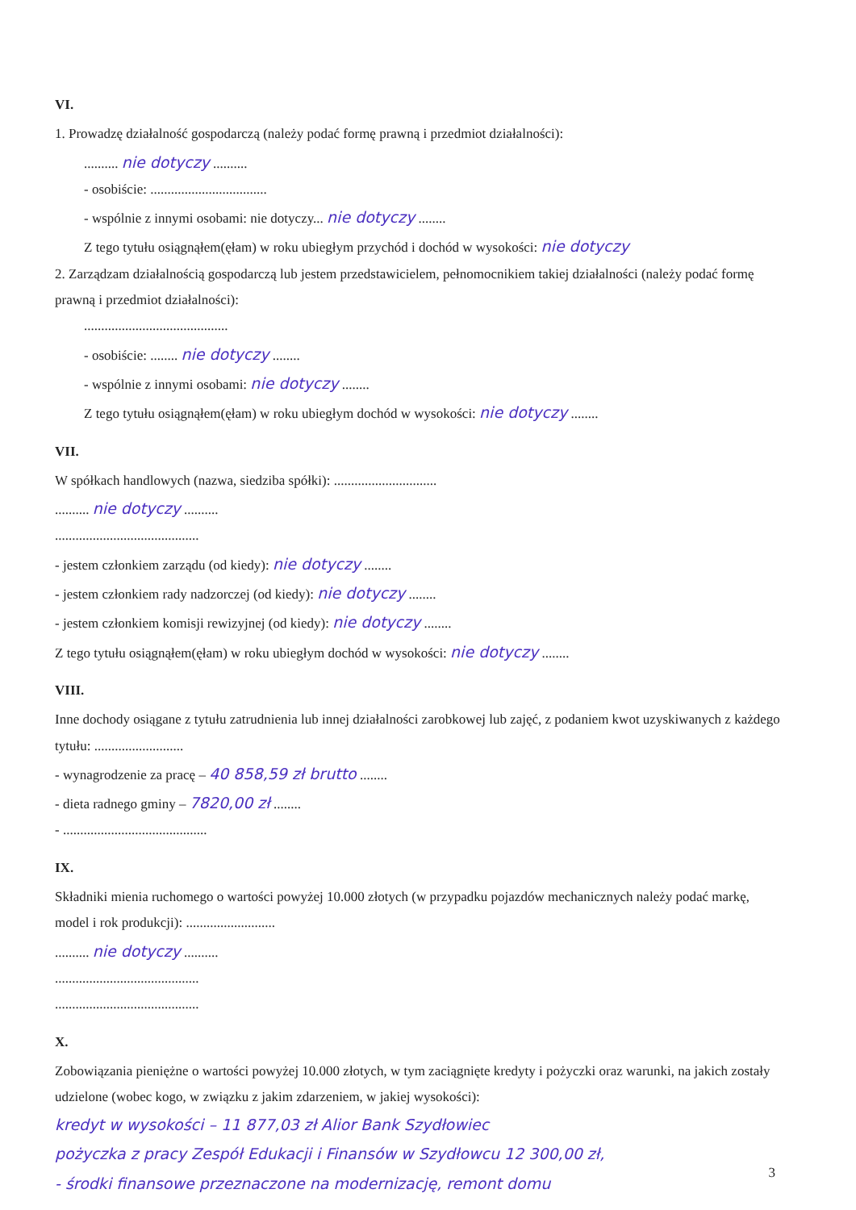VI.
1. Prowadzę działalność gospodarczą (należy podać formę prawną i przedmiot działalności):
.......... nie dotyczy ..........
- osobiście: ..................................
- wspólnie z innymi osobami: nie dotyczy... nie dotyczy ........
Z tego tytułu osiągnąłem(ęłam) w roku ubiegłym przychód i dochód w wysokości: nie dotyczy
2. Zarządzam działalnością gospodarczą lub jestem przedstawicielem, pełnomocnikiem takiej działalności (należy podać formę prawną i przedmiot działalności):
..........................................
- osobiście: ........ nie dotyczy ........
- wspólnie z innymi osobami: nie dotyczy ........
Z tego tytułu osiągnąłem(ęłam) w roku ubiegłym dochód w wysokości: nie dotyczy ........
VII.
W spółkach handlowych (nazwa, siedziba spółki): ..............................
.......... nie dotyczy ..........
..........................................
- jestem członkiem zarządu (od kiedy): nie dotyczy ........
- jestem członkiem rady nadzorczej (od kiedy): nie dotyczy ........
- jestem członkiem komisji rewizyjnej (od kiedy): nie dotyczy ........
Z tego tytułu osiągnąłem(ęłam) w roku ubiegłym dochód w wysokości: nie dotyczy ........
VIII.
Inne dochody osiągane z tytułu zatrudnienia lub innej działalności zarobkowej lub zajęć, z podaniem kwot uzyskiwanych z każdego tytułu: ..........................
- wynagrodzenie za pracę – 40 858,59 zł brutto ........
- dieta radnego gminy – 7820,00 zł ........
- ..........................................
IX.
Składniki mienia ruchomego o wartości powyżej 10.000 złotych (w przypadku pojazdów mechanicznych należy podać markę, model i rok produkcji): ..........................
.......... nie dotyczy ..........
..........................................
..........................................
X.
Zobowiązania pieniężne o wartości powyżej 10.000 złotych, w tym zaciągnięte kredyty i pożyczki oraz warunki, na jakich zostały udzielone (wobec kogo, w związku z jakim zdarzeniem, w jakiej wysokości):
kredyt w wysokości – 11 877,03 zł Alior Bank Szydłowiec
pożyczka z pracy Zespół Edukacji i Finansów w Szydłowcu 12 300,00 zł,
- środki finansowe przeznaczone na modernizację, remont domu
3